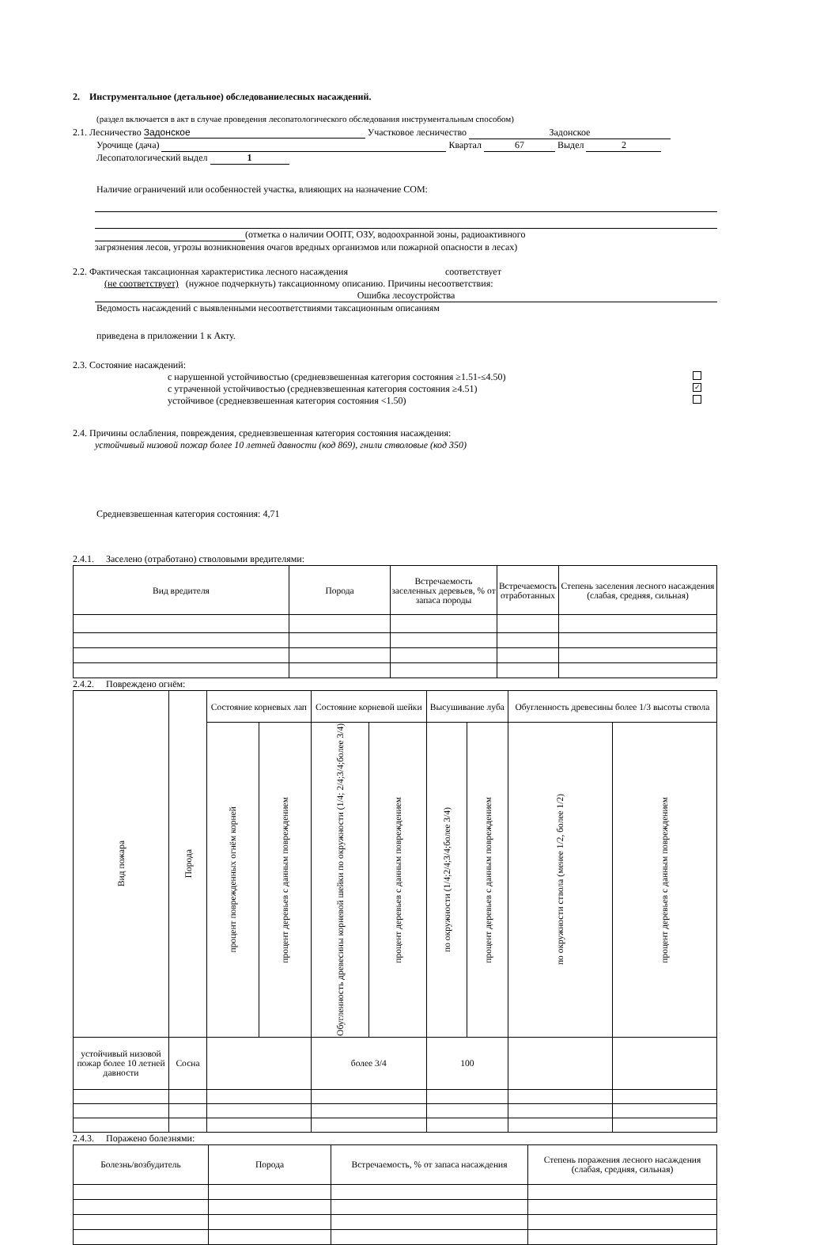2. Инструментальное (детальное) обследованиелесных насаждений.
(раздел включается в акт в случае проведения лесопатологического обследования инструментальным способом)
2.1. Лесничество Задонское Участковое лесничество Задонское
Урочище (дача) Квартал 67 Выдел 2
Лесопатологический выдел 1
Наличие ограничений или особенностей участка, влияющих на назначение СОМ:
(отметка о наличии ООПТ, ОЗУ, водоохранной зоны, радиоактивного
загрязнения лесов, угрозы возникновения очагов вредных организмов или пожарной опасности в лесах)
2.2. Фактическая таксационная характеристика лесного насаждения соответствует
(не соответствует) (нужное подчеркнуть) таксационному описанию. Причины несоответствия:
Ошибка лесоустройства
Ведомость насаждений с выявленными несоответствиями таксационным описаниям
приведена в приложении 1 к Акту.
2.3. Состояние насаждений:
с нарушенной устойчивостью (средневзвешенная категория состояния ≥1.51-≤4.50)
с утраченной устойчивостью (средневзвешенная категория состояния ≥4.51) ✓
устойчивое (средневзвешенная категория состояния <1.50)
2.4. Причины ослабления, повреждения, средневзвешенная категория состояния насаждения:
устойчивый низовой пожар более 10 летней давности (код 869), гнили стволовые (код 350)
Средневзвешенная категория состояния: 4,71
2.4.1. Заселено (отработано) стволовыми вредителями:
| Вид вредителя | Порода | Встречаемость заселенных деревьев, % от запаса породы | Встречаемость отработанных | Степень заселения лесного насаждения (слабая, средняя, сильная) |
| --- | --- | --- | --- | --- |
2.4.2. Повреждено огнём:
| Вид пожара | Порода | Состояние корневых лап | | Состояние корневой шейки | | Высушивание луба | | Обугленность древесины более 1/3 высоты ствола | |
| --- | --- | --- | --- | --- | --- | --- | --- | --- | --- |
| | | процент поврежденных огнём корней | процент деревьев с данным повреждением | Обугленность древесины корневой шейки по окружности (1/4; 2/4;3/4;более 3/4) | процент деревьев с данным повреждением | по окружности (1/4;2/4;3/4;более 3/4) | процент деревьев с данным повреждением | по окружности ствола (менее 1/2, более 1/2) | процент деревьев с данным повреждением |
| устойчивый низовой пожар более 10 летней давности | Сосна | | | более 3/4 | | 100 | | | |
2.4.3. Поражено болезнями:
| Болезнь/возбудитель | Порода | Встречаемость, % от запаса насаждения | Степень поражения лесного насаждения (слабая, средняя, сильная) |
| --- | --- | --- | --- |